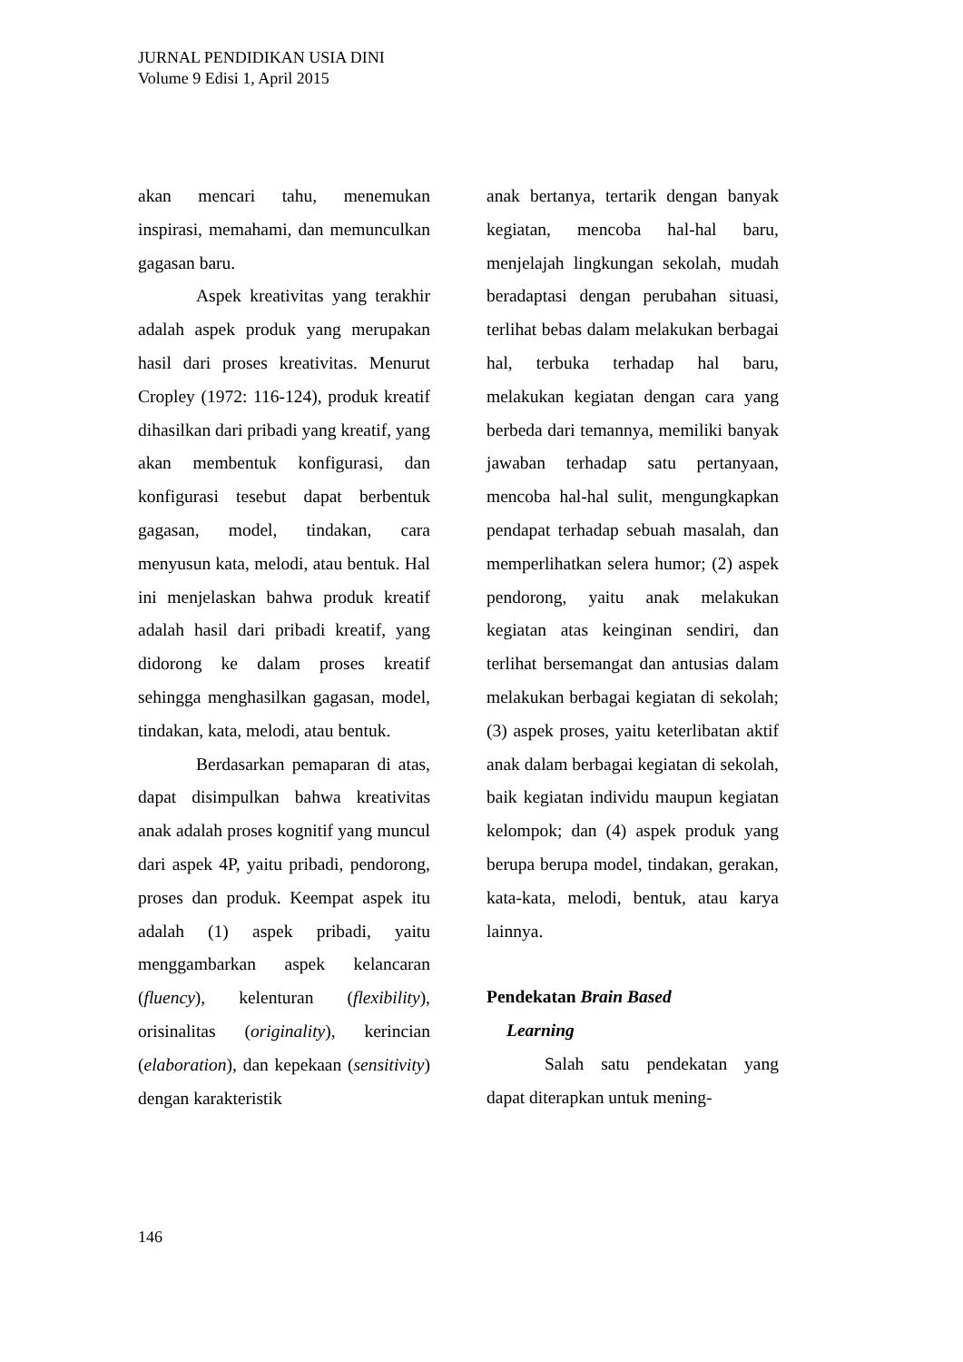JURNAL PENDIDIKAN USIA DINI
Volume 9 Edisi 1, April 2015
akan mencari tahu, menemukan inspirasi, memahami, dan memunculkan gagasan baru.
Aspek kreativitas yang terakhir adalah aspek produk yang merupakan hasil dari proses kreativitas. Menurut Cropley (1972: 116-124), produk kreatif dihasilkan dari pribadi yang kreatif, yang akan membentuk konfigurasi, dan konfigurasi tesebut dapat berbentuk gagasan, model, tindakan, cara menyusun kata, melodi, atau bentuk. Hal ini menjelaskan bahwa produk kreatif adalah hasil dari pribadi kreatif, yang didorong ke dalam proses kreatif sehingga menghasilkan gagasan, model, tindakan, kata, melodi, atau bentuk.
Berdasarkan pemaparan di atas, dapat disimpulkan bahwa kreativitas anak adalah proses kognitif yang muncul dari aspek 4P, yaitu pribadi, pendorong, proses dan produk. Keempat aspek itu adalah (1) aspek pribadi, yaitu menggambarkan aspek kelancaran (fluency), kelenturan (flexibility), orisinalitas (originality), kerincian (elaboration), dan kepekaan (sensitivity) dengan karakteristik
anak bertanya, tertarik dengan banyak kegiatan, mencoba hal-hal baru, menjelajah lingkungan sekolah, mudah beradaptasi dengan perubahan situasi, terlihat bebas dalam melakukan berbagai hal, terbuka terhadap hal baru, melakukan kegiatan dengan cara yang berbeda dari temannya, memiliki banyak jawaban terhadap satu pertanyaan, mencoba hal-hal sulit, mengungkapkan pendapat terhadap sebuah masalah, dan memperlihatkan selera humor; (2) aspek pendorong, yaitu anak melakukan kegiatan atas keinginan sendiri, dan terlihat bersemangat dan antusias dalam melakukan berbagai kegiatan di sekolah; (3) aspek proses, yaitu keterlibatan aktif anak dalam berbagai kegiatan di sekolah, baik kegiatan individu maupun kegiatan kelompok; dan (4) aspek produk yang berupa berupa model, tindakan, gerakan, kata-kata, melodi, bentuk, atau karya lainnya.
Pendekatan Brain Based
Learning
Salah satu pendekatan yang dapat diterapkan untuk mening-
146